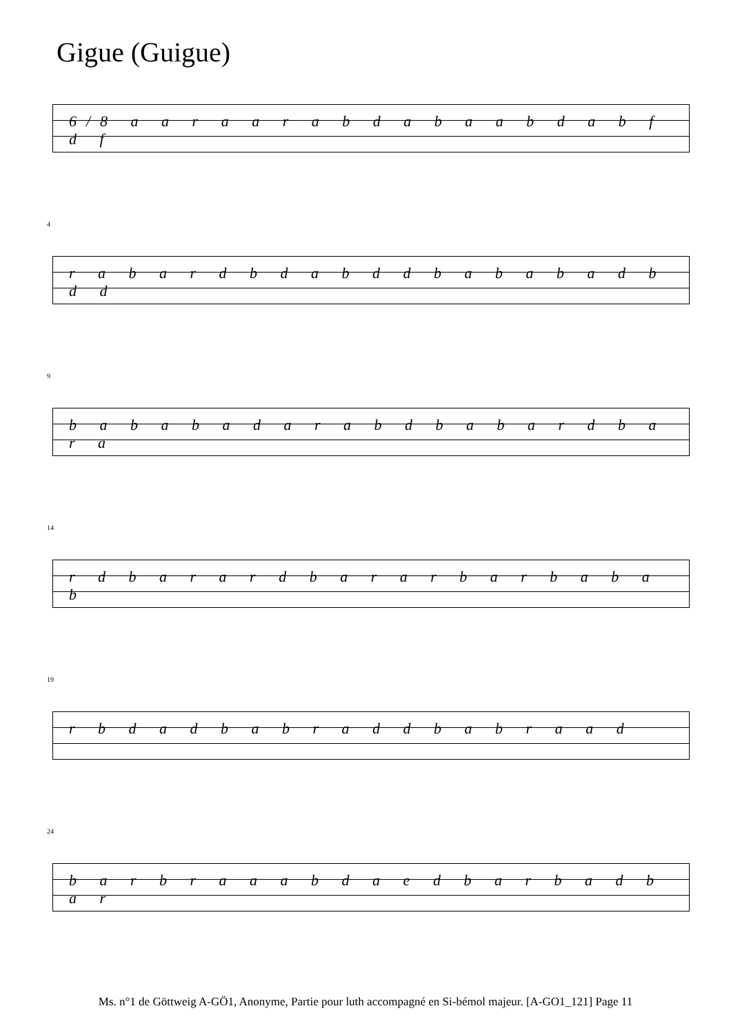Gigue (Guigue)
6/8 a a r a a r a b d a b a a b d a b f d f
4
r a b a r d b d a b d d b a b a b a d b d d
9
b a b a b a d a r a b d b a b a r d b a r a
14
r d b a r a r d b a r a r b a r b a b a b
19
r b d a d b a b r a d d b a b r a a d
24
b a r b r a a a b d a e d b a r b a d b a r
Ms. n°1 de Göttweig A-GÖ1, Anonyme, Partie pour luth accompagné en Si-bémol majeur. [A-GO1_121] Page 11